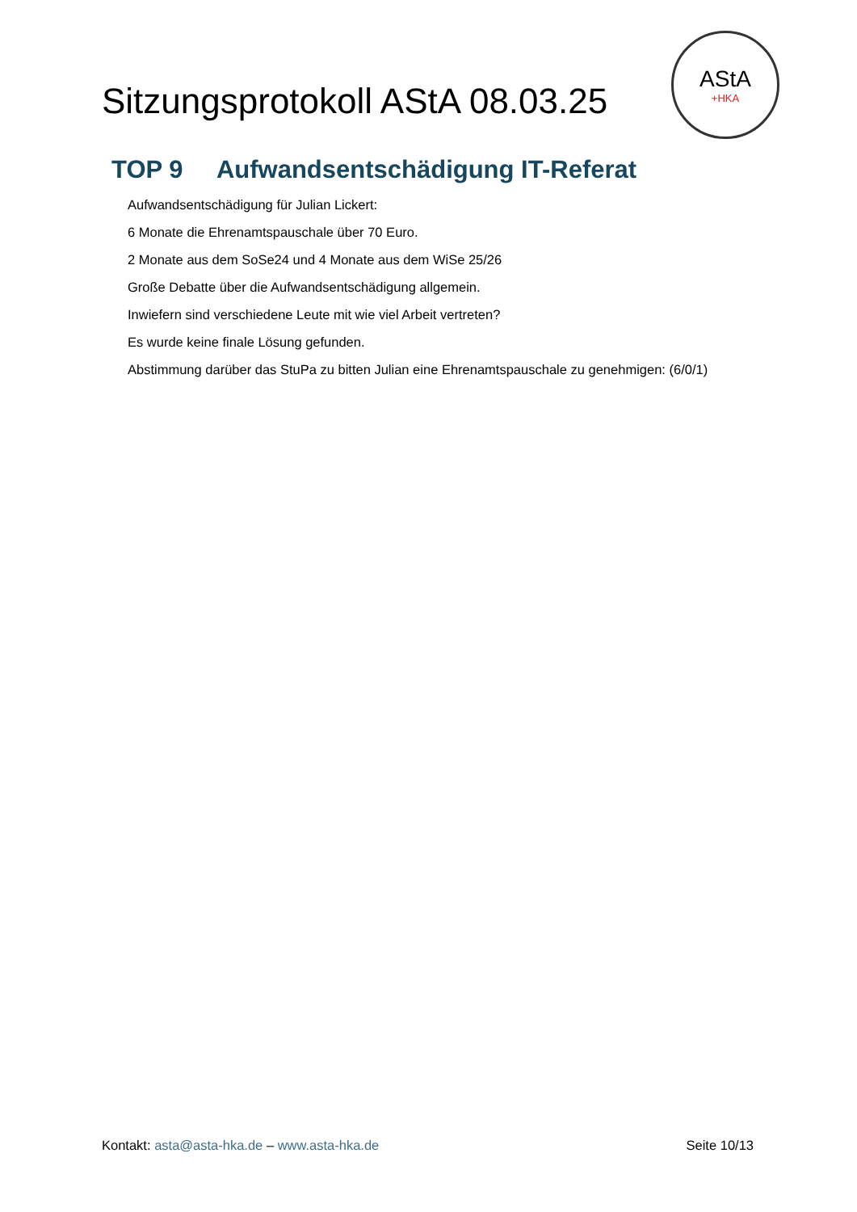Sitzungsprotokoll AStA 08.03.25
AStA
+HKA
TOP 9 Aufwandsentschädigung IT-Referat
Aufwandsentschädigung für Julian Lickert:
6 Monate die Ehrenamtspauschale über 70 Euro.
2 Monate aus dem SoSe24 und 4 Monate aus dem WiSe 25/26
Große Debatte über die Aufwandsentschädigung allgemein.
Inwiefern sind verschiedene Leute mit wie viel Arbeit vertreten?
Es wurde keine finale Lösung gefunden.
Abstimmung darüber das StuPa zu bitten Julian eine Ehrenamtspauschale zu genehmigen: (6/0/1)
Kontakt: asta@asta-hka.de – www.asta-hka.de
Seite 10/13